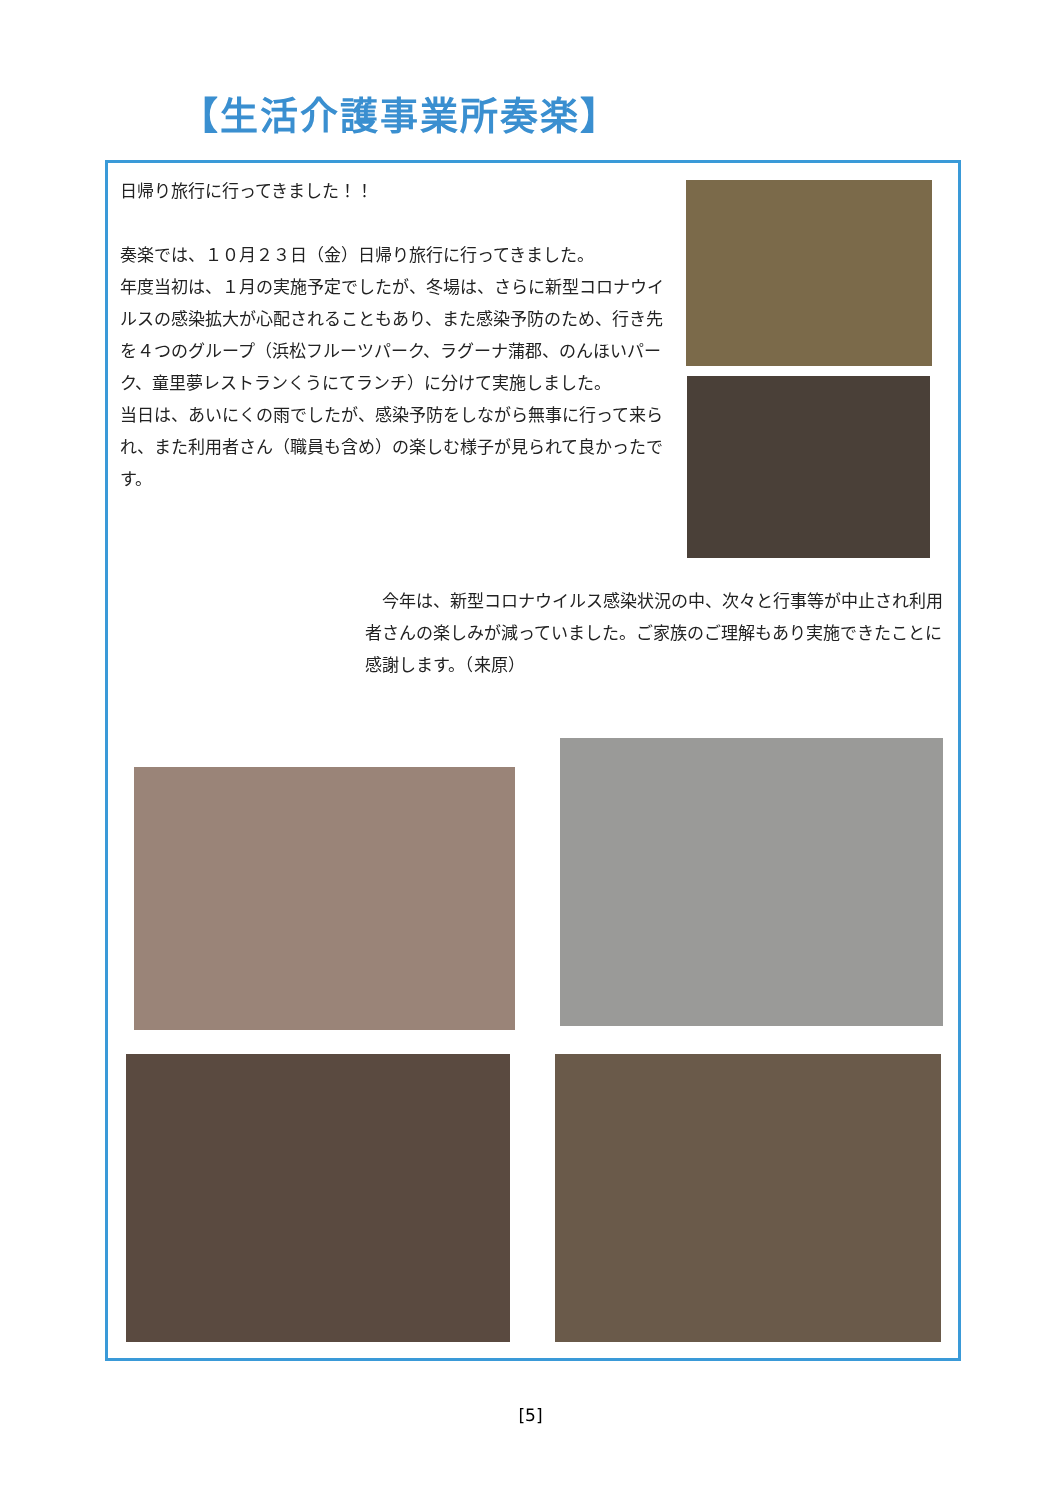【生活介護事業所奏楽】
日帰り旅行に行ってきました！！
奏楽では、１０月２３日（金）日帰り旅行に行ってきました。
年度当初は、１月の実施予定でしたが、冬場は、さらに新型コロナウイルスの感染拡大が心配されることもあり、また感染予防のため、行き先を４つのグループ（浜松フルーツパーク、ラグーナ蒲郡、のんほいパーク、童里夢レストランくうにてランチ）に分けて実施しました。
当日は、あいにくの雨でしたが、感染予防をしながら無事に行って来られ、また利用者さん（職員も含め）の楽しむ様子が見られて良かったです。
　今年は、新型コロナウイルス感染状況の中、次々と行事等が中止され利用者さんの楽しみが減っていました。ご家族のご理解もあり実施できたことに感謝します。（来原）
[5]